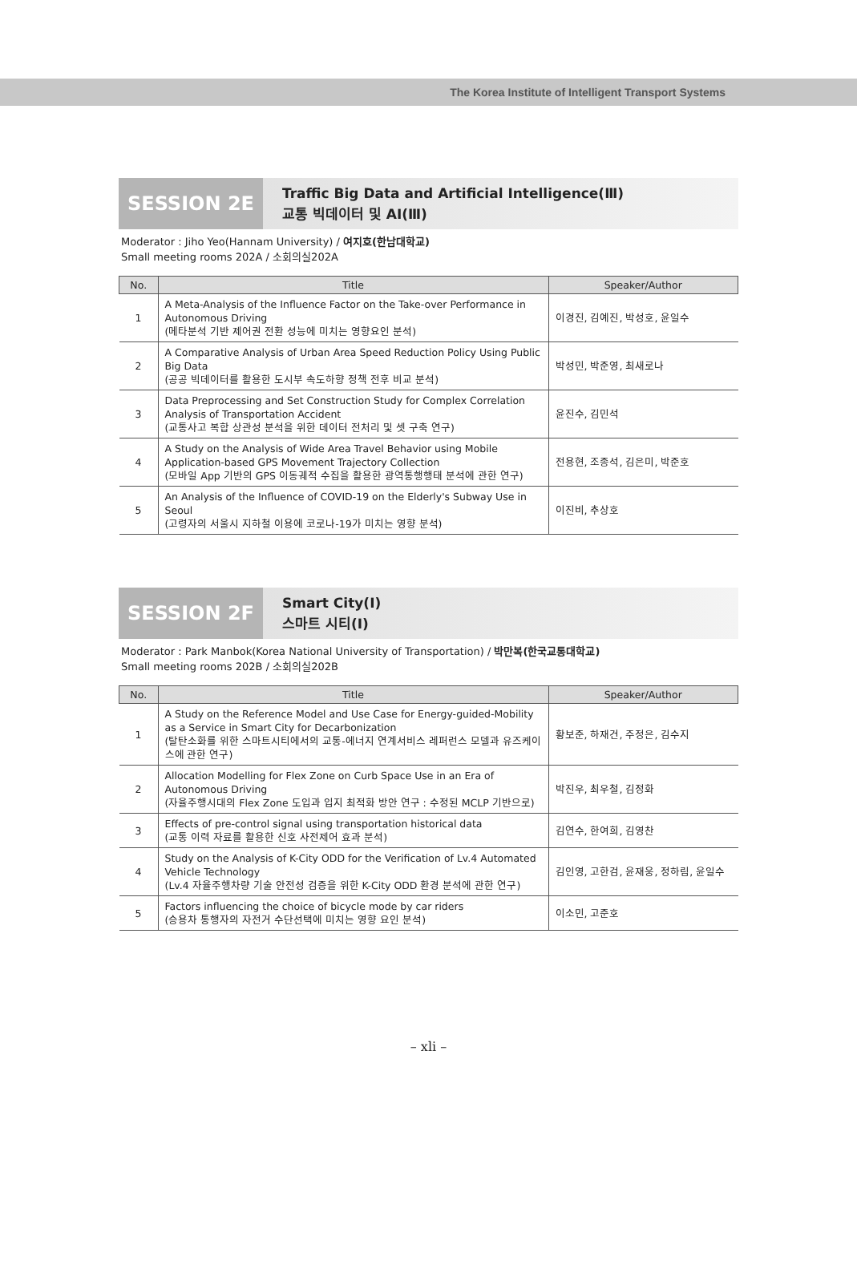The Korea Institute of Intelligent Transport Systems
SESSION 2E
Traffic Big Data and Artificial Intelligence(Ⅲ)
교통 빅데이터 및 AI(Ⅲ)
Moderator : Jiho Yeo(Hannam University) / 여지호(한남대학교)
Small meeting rooms 202A / 소회의실202A
| No. | Title | Speaker/Author |
| --- | --- | --- |
| 1 | A Meta-Analysis of the Influence Factor on the Take-over Performance in Autonomous Driving (메타분석 기반 제어권 전환 성능에 미치는 영향요인 분석) | 이경진, 김예진, 박성호, 윤일수 |
| 2 | A Comparative Analysis of Urban Area Speed Reduction Policy Using Public Big Data (공공 빅데이터를 활용한 도시부 속도하향 정책 전후 비교 분석) | 박성민, 박준영, 최새로나 |
| 3 | Data Preprocessing and Set Construction Study for Complex Correlation Analysis of Transportation Accident (교통사고 복합 상관성 분석을 위한 데이터 전처리 및 셋 구축 연구) | 윤진수, 김민석 |
| 4 | A Study on the Analysis of Wide Area Travel Behavior using Mobile Application-based GPS Movement Trajectory Collection (모바일 App 기반의 GPS 이동궤적 수집을 활용한 광역통행행태 분석에 관한 연구) | 전용현, 조종석, 김은미, 박준호 |
| 5 | An Analysis of the Influence of COVID-19 on the Elderly's Subway Use in Seoul (고령자의 서울시 지하철 이용에 코로나-19가 미치는 영향 분석) | 이진비, 추상호 |
SESSION 2F
Smart City(Ⅰ)
스마트 시티(Ⅰ)
Moderator : Park Manbok(Korea National University of Transportation) / 박만복(한국교통대학교)
Small meeting rooms 202B / 소회의실202B
| No. | Title | Speaker/Author |
| --- | --- | --- |
| 1 | A Study on the Reference Model and Use Case for Energy-guided-Mobility as a Service in Smart City for Decarbonization (탈탄소화를 위한 스마트시티에서의 교통-에너지 연계서비스 레퍼런스 모델과 유즈케이스에 관한 연구) | 황보준, 하재건, 주정은, 김수지 |
| 2 | Allocation Modelling for Flex Zone on Curb Space Use in an Era of Autonomous Driving (자율주행시대의 Flex Zone 도입과 입지 최적화 방안 연구 : 수정된 MCLP 기반으로) | 박진우, 최우철, 김정화 |
| 3 | Effects of pre-control signal using transportation historical data (교통 이력 자료를 활용한 신호 사전제어 효과 분석) | 김연수, 한여희, 김영찬 |
| 4 | Study on the Analysis of K-City ODD for the Verification of Lv.4 Automated Vehicle Technology (Lv.4 자율주행차량 기술 안전성 검증을 위한 K-City ODD 환경 분석에 관한 연구) | 김인영, 고한검, 윤재웅, 정하림, 윤일수 |
| 5 | Factors influencing the choice of bicycle mode by car riders (승용차 통행자의 자전거 수단선택에 미치는 영향 요인 분석) | 이소민, 고준호 |
– xli –